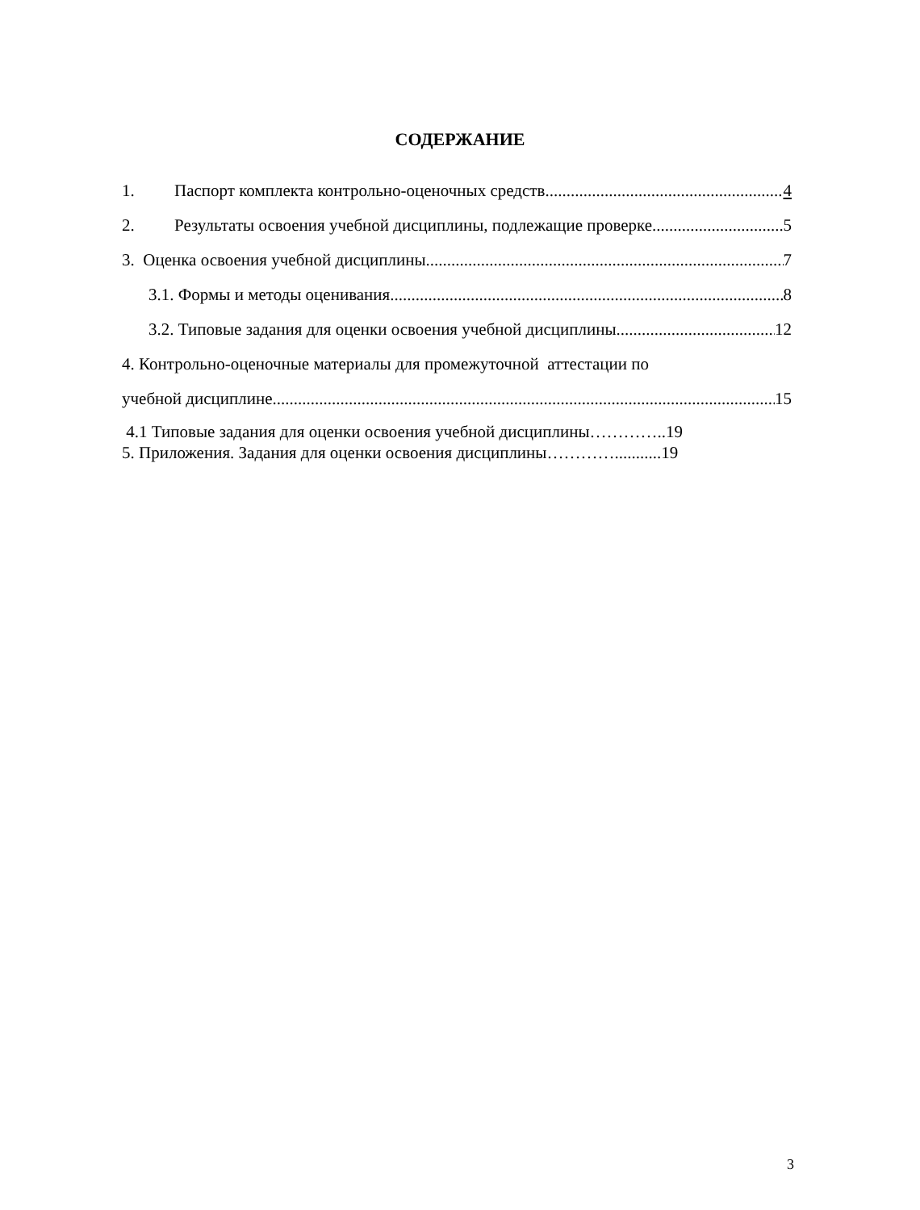СОДЕРЖАНИЕ
1. Паспорт комплекта контрольно-оценочных средств 4
2. Результаты освоения учебной дисциплины, подлежащие проверке 5
3. Оценка освоения учебной дисциплины 7
3.1. Формы и методы оценивания 8
3.2. Типовые задания для оценки освоения учебной дисциплины 12
4. Контрольно-оценочные материалы для промежуточной аттестации по
учебной дисциплине 15
4.1 Типовые задания для оценки освоения учебной дисциплины…………..19
5. Приложения. Задания для оценки освоения дисциплины…………...........19
3